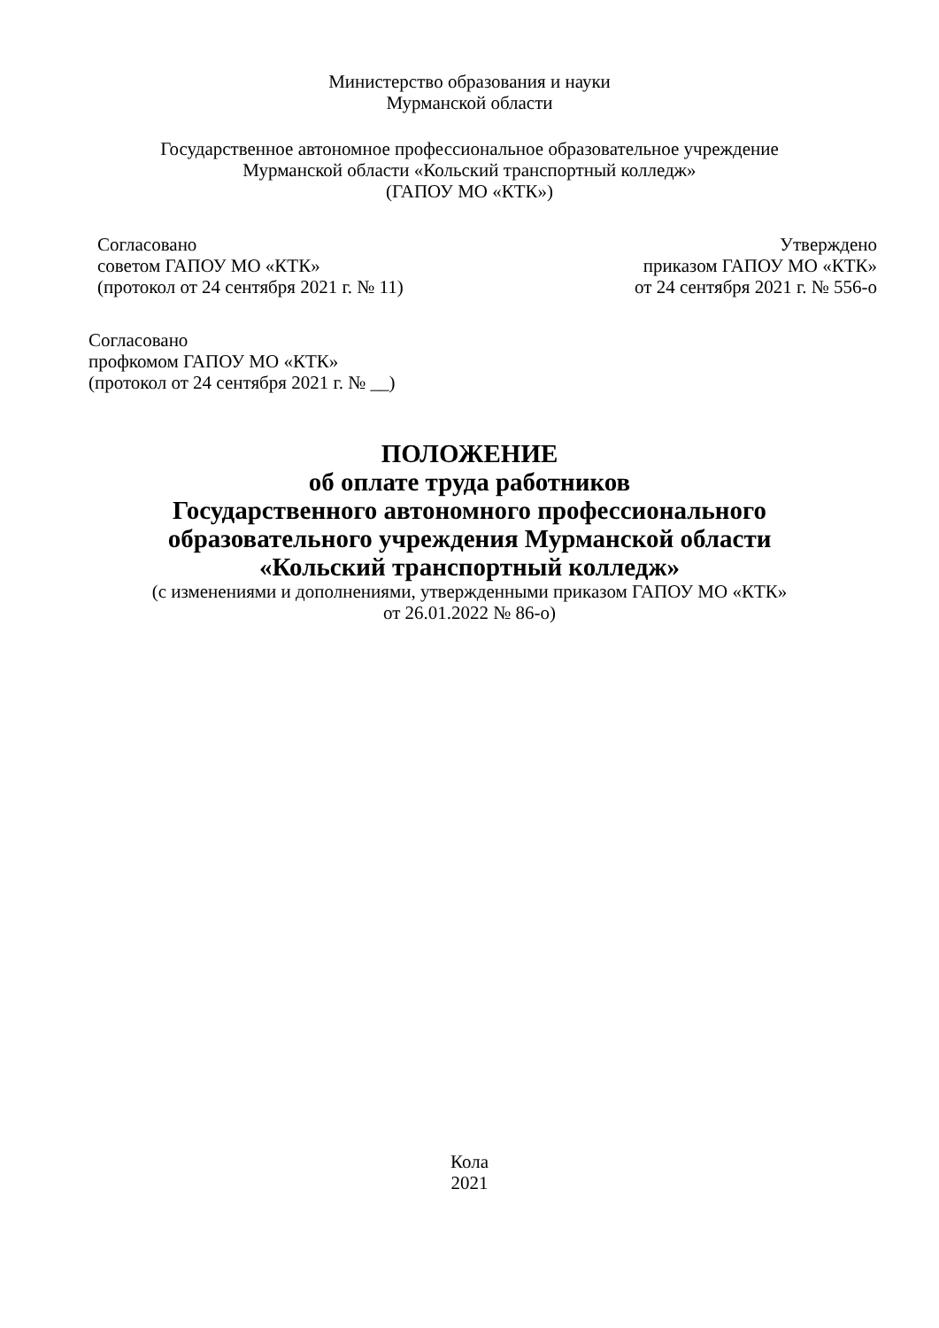Министерство образования и науки
Мурманской области
Государственное автономное профессиональное образовательное учреждение
Мурманской области «Кольский транспортный колледж»
(ГАПОУ МО «КТК»)
Согласовано
советом ГАПОУ МО «КТК»
(протокол от 24 сентября 2021 г. № 11)
Утверждено
приказом ГАПОУ МО «КТК»
от 24 сентября 2021 г. № 556-о
Согласовано
профкомом ГАПОУ МО «КТК»
(протокол от 24 сентября 2021 г. № __)
ПОЛОЖЕНИЕ
об оплате труда работников
Государственного автономного профессионального
образовательного учреждения Мурманской области
«Кольский транспортный колледж»
(с изменениями и дополнениями, утвержденными приказом ГАПОУ МО «КТК»
от 26.01.2022 № 86-о)
Кола
2021